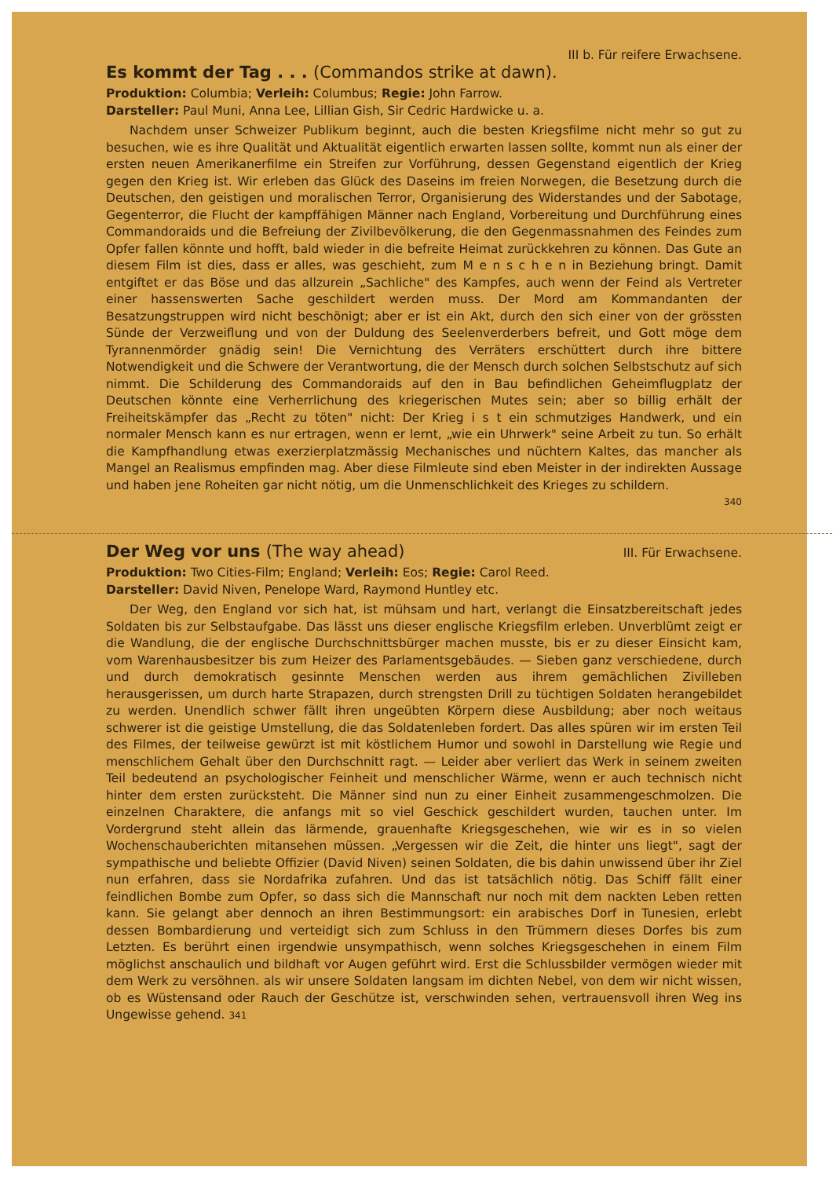III b. Für reifere Erwachsene.
Es kommt der Tag . . . (Commandos strike at dawn).
Produktion: Columbia; Verleih: Columbus; Regie: John Farrow.
Darsteller: Paul Muni, Anna Lee, Lillian Gish, Sir Cedric Hardwicke u. a.
Nachdem unser Schweizer Publikum beginnt, auch die besten Kriegsfilme nicht mehr so gut zu besuchen, wie es ihre Qualität und Aktualität eigentlich erwarten lassen sollte, kommt nun als einer der ersten neuen Amerikanerfilme ein Streifen zur Vorführung, dessen Gegenstand eigentlich der Krieg gegen den Krieg ist. Wir erleben das Glück des Daseins im freien Norwegen, die Besetzung durch die Deutschen, den geistigen und moralischen Terror, Organisierung des Widerstandes und der Sabotage, Gegenterror, die Flucht der kampffähigen Männer nach England, Vorbereitung und Durchführung eines Commandoraids und die Befreiung der Zivilbevölkerung, die den Gegenmassnahmen des Feindes zum Opfer fallen könnte und hofft, bald wieder in die befreite Heimat zurückkehren zu können. Das Gute an diesem Film ist dies, dass er alles, was geschieht, zum M e n s c h e n in Beziehung bringt. Damit entgiftet er das Böse und das allzurein „Sachliche" des Kampfes, auch wenn der Feind als Vertreter einer hassenswerten Sache geschildert werden muss. Der Mord am Kommandanten der Besatzungstruppen wird nicht beschönigt; aber er ist ein Akt, durch den sich einer von der grössten Sünde der Verzweiflung und von der Duldung des Seelenverderbers befreit, und Gott möge dem Tyrannenmörder gnädig sein! Die Vernichtung des Verräters erschüttert durch ihre bittere Notwendigkeit und die Schwere der Verantwortung, die der Mensch durch solchen Selbstschutz auf sich nimmt. Die Schilderung des Commandoraids auf den in Bau befindlichen Geheimflugplatz der Deutschen könnte eine Verherrlichung des kriegerischen Mutes sein; aber so billig erhält der Freiheitskämpfer das „Recht zu töten" nicht: Der Krieg i s t ein schmutziges Handwerk, und ein normaler Mensch kann es nur ertragen, wenn er lernt, „wie ein Uhrwerk" seine Arbeit zu tun. So erhält die Kampfhandlung etwas exerzierplatzmässig Mechanisches und nüchtern Kaltes, das mancher als Mangel an Realismus empfinden mag. Aber diese Filmleute sind eben Meister in der indirekten Aussage und haben jene Roheiten gar nicht nötig, um die Unmenschlichkeit des Krieges zu schildern.
340
Der Weg vor uns (The way ahead)
III. Für Erwachsene.
Produktion: Two Cities-Film; England; Verleih: Eos; Regie: Carol Reed.
Darsteller: David Niven, Penelope Ward, Raymond Huntley etc.
Der Weg, den England vor sich hat, ist mühsam und hart, verlangt die Einsatzbereitschaft jedes Soldaten bis zur Selbstaufgabe. Das lässt uns dieser englische Kriegsfilm erleben. Unverblümt zeigt er die Wandlung, die der englische Durchschnittsbürger machen musste, bis er zu dieser Einsicht kam, vom Warenhausbesitzer bis zum Heizer des Parlamentsgebäudes. — Sieben ganz verschiedene, durch und durch demokratisch gesinnte Menschen werden aus ihrem gemächlichen Zivilleben herausgerissen, um durch harte Strapazen, durch strengsten Drill zu tüchtigen Soldaten herangebildet zu werden. Unendlich schwer fällt ihren ungeübten Körpern diese Ausbildung; aber noch weitaus schwerer ist die geistige Umstellung, die das Soldatenleben fordert. Das alles spüren wir im ersten Teil des Filmes, der teilweise gewürzt ist mit köstlichem Humor und sowohl in Darstellung wie Regie und menschlichem Gehalt über den Durchschnitt ragt. — Leider aber verliert das Werk in seinem zweiten Teil bedeutend an psychologischer Feinheit und menschlicher Wärme, wenn er auch technisch nicht hinter dem ersten zurücksteht. Die Männer sind nun zu einer Einheit zusammengeschmolzen. Die einzelnen Charaktere, die anfangs mit so viel Geschick geschildert wurden, tauchen unter. Im Vordergrund steht allein das lärmende, grauenhafte Kriegsgeschehen, wie wir es in so vielen Wochenschauberichten mitansehen müssen. „Vergessen wir die Zeit, die hinter uns liegt", sagt der sympathische und beliebte Offizier (David Niven) seinen Soldaten, die bis dahin unwissend über ihr Ziel nun erfahren, dass sie Nordafrika zufahren. Und das ist tatsächlich nötig. Das Schiff fällt einer feindlichen Bombe zum Opfer, so dass sich die Mannschaft nur noch mit dem nackten Leben retten kann. Sie gelangt aber dennoch an ihren Bestimmungsort: ein arabisches Dorf in Tunesien, erlebt dessen Bombardierung und verteidigt sich zum Schluss in den Trümmern dieses Dorfes bis zum Letzten. Es berührt einen irgendwie unsympathisch, wenn solches Kriegsgeschehen in einem Film möglichst anschaulich und bildhaft vor Augen geführt wird. Erst die Schlussbilder vermögen wieder mit dem Werk zu versöhnen. als wir unsere Soldaten langsam im dichten Nebel, von dem wir nicht wissen, ob es Wüstensand oder Rauch der Geschütze ist, verschwinden sehen, vertrauensvoll ihren Weg ins Ungewisse gehend. 341